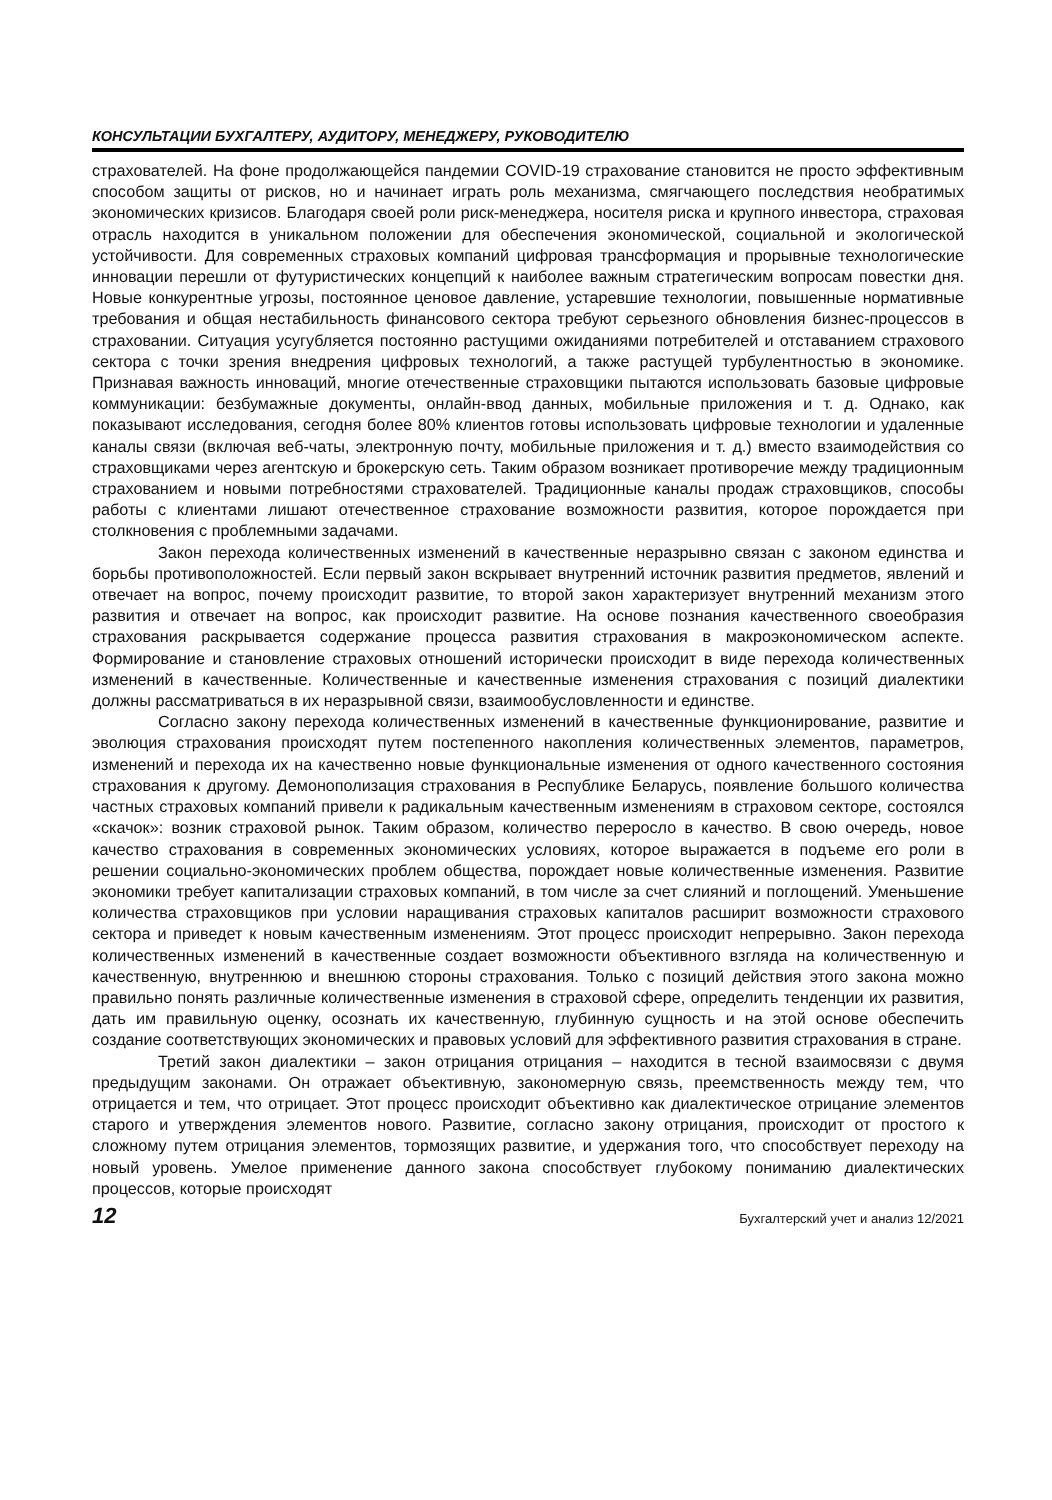КОНСУЛЬТАЦИИ БУХГАЛТЕРУ, АУДИТОРУ, МЕНЕДЖЕРУ, РУКОВОДИТЕЛЮ
страхователей. На фоне продолжающейся пандемии COVID-19 страхование становится не просто эффективным способом защиты от рисков, но и начинает играть роль механизма, смягчающего последствия необратимых экономических кризисов. Благодаря своей роли риск-менеджера, носителя риска и крупного инвестора, страховая отрасль находится в уникальном положении для обеспечения экономической, социальной и экологической устойчивости. Для современных страховых компаний цифровая трансформация и прорывные технологические инновации перешли от футуристических концепций к наиболее важным стратегическим вопросам повестки дня. Новые конкурентные угрозы, постоянное ценовое давление, устаревшие технологии, повышенные нормативные требования и общая нестабильность финансового сектора требуют серьезного обновления бизнес-процессов в страховании. Ситуация усугубляется постоянно растущими ожиданиями потребителей и отставанием страхового сектора с точки зрения внедрения цифровых технологий, а также растущей турбулентностью в экономике. Признавая важность инноваций, многие отечественные страховщики пытаются использовать базовые цифровые коммуникации: безбумажные документы, онлайн-ввод данных, мобильные приложения и т. д. Однако, как показывают исследования, сегодня более 80% клиентов готовы использовать цифровые технологии и удаленные каналы связи (включая веб-чаты, электронную почту, мобильные приложения и т. д.) вместо взаимодействия со страховщиками через агентскую и брокерскую сеть. Таким образом возникает противоречие между традиционным страхованием и новыми потребностями страхователей. Традиционные каналы продаж страховщиков, способы работы с клиентами лишают отечественное страхование возможности развития, которое порождается при столкновения с проблемными задачами.
Закон перехода количественных изменений в качественные неразрывно связан с законом единства и борьбы противоположностей. Если первый закон вскрывает внутренний источник развития предметов, явлений и отвечает на вопрос, почему происходит развитие, то второй закон характеризует внутренний механизм этого развития и отвечает на вопрос, как происходит развитие. На основе познания качественного своеобразия страхования раскрывается содержание процесса развития страхования в макроэкономическом аспекте. Формирование и становление страховых отношений исторически происходит в виде перехода количественных изменений в качественные. Количественные и качественные изменения страхования с позиций диалектики должны рассматриваться в их неразрывной связи, взаимообусловленности и единстве.
Согласно закону перехода количественных изменений в качественные функционирование, развитие и эволюция страхования происходят путем постепенного накопления количественных элементов, параметров, изменений и перехода их на качественно новые функциональные изменения от одного качественного состояния страхования к другому. Демонополизация страхования в Республике Беларусь, появление большого количества частных страховых компаний привели к радикальным качественным изменениям в страховом секторе, состоялся «скачок»: возник страховой рынок. Таким образом, количество переросло в качество. В свою очередь, новое качество страхования в современных экономических условиях, которое выражается в подъеме его роли в решении социально-экономических проблем общества, порождает новые количественные изменения. Развитие экономики требует капитализации страховых компаний, в том числе за счет слияний и поглощений. Уменьшение количества страховщиков при условии наращивания страховых капиталов расширит возможности страхового сектора и приведет к новым качественным изменениям. Этот процесс происходит непрерывно. Закон перехода количественных изменений в качественные создает возможности объективного взгляда на количественную и качественную, внутреннюю и внешнюю стороны страхования. Только с позиций действия этого закона можно правильно понять различные количественные изменения в страховой сфере, определить тенденции их развития, дать им правильную оценку, осознать их качественную, глубинную сущность и на этой основе обеспечить создание соответствующих экономических и правовых условий для эффективного развития страхования в стране.
Третий закон диалектики – закон отрицания отрицания – находится в тесной взаимосвязи с двумя предыдущим законами. Он отражает объективную, закономерную связь, преемственность между тем, что отрицается и тем, что отрицает. Этот процесс происходит объективно как диалектическое отрицание элементов старого и утверждения элементов нового. Развитие, согласно закону отрицания, происходит от простого к сложному путем отрицания элементов, тормозящих развитие, и удержания того, что способствует переходу на новый уровень. Умелое применение данного закона способствует глубокому пониманию диалектических процессов, которые происходят
12 Бухгалтерский учет и анализ 12/2021